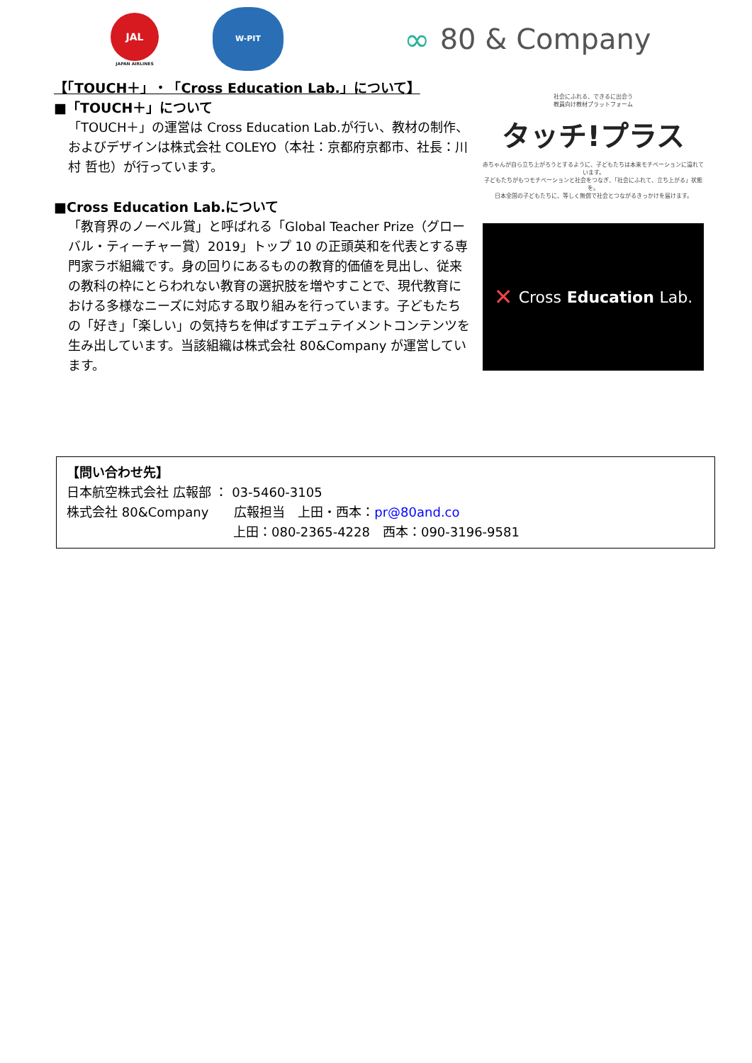JAL
JAPAN AIRLINES
W-PIT
∞ 80 & Company
【「TOUCH＋」・「Cross Education Lab.」について】
■「TOUCH＋」について
「TOUCH＋」の運営は Cross Education Lab.が行い、教材の制作、およびデザインは株式会社 COLEYO（本社：京都府京都市、社長：川村 哲也）が行っています。
■Cross Education Lab.について
「教育界のノーベル賞」と呼ばれる「Global Teacher Prize（グローバル・ティーチャー賞）2019」トップ 10 の正頭英和を代表とする専門家ラボ組織です。身の回りにあるものの教育的価値を見出し、従来の教科の枠にとらわれない教育の選択肢を増やすことで、現代教育における多様なニーズに対応する取り組みを行っています。子どもたちの「好き」「楽しい」の気持ちを伸ばすエデュテイメントコンテンツを生み出しています。当該組織は株式会社 80&Company が運営しています。
社会にふれる、できるに出会う
教員向け教材プラットフォーム
タッチ!プラス
赤ちゃんが自ら立ち上がろうとするように、子どもたちは本来モチベーションに溢れています。
子どもたちがもつモチベーションと社会をつなぎ、「社会にふれて、立ち上がる」状態を。
日本全国の子どもたちに、等しく無償で社会とつながるきっかけを届けます。
✕ Cross Education Lab.
【問い合わせ先】
日本航空株式会社 広報部 ： 03-5460-3105
株式会社 80&Company　　広報担当　上田・西本：pr@80and.co
上田：080-2365-4228　西本：090-3196-9581